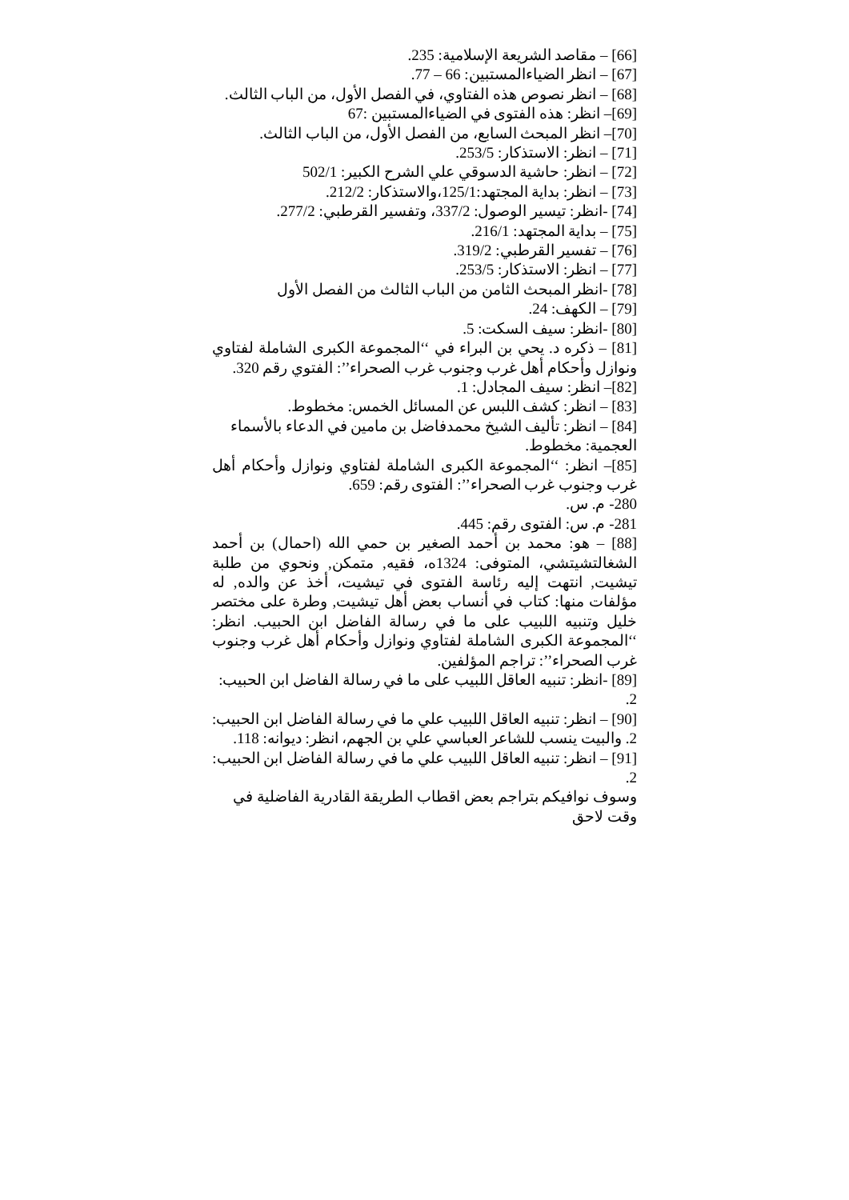[66] – مقاصد الشريعة الإسلامية: 235.
[67] – انظر الضياءالمستبين: 66 – 77.
[68] – انظر نصوص هذه الفتاوي، في الفصل الأول، من الباب الثالث.
[69]– انظر: هذه الفتوى في الضياءالمستبين :67
[70]– انظر المبحث السابع، من الفصل الأول، من الباب الثالث.
[71] – انظر: الاستذكار: 253/5.
[72] – انظر: حاشية الدسوقي علي الشرح الكبير: 502/1
[73] – انظر: بداية المجتهد:125/1،والاستذكار: 212/2.
[74] -انظر: تيسير الوصول: 337/2، وتفسير القرطبي: 277/2.
[75] – بداية المجتهد: 216/1.
[76] – تفسير القرطبي: 319/2.
[77] – انظر: الاستذكار: 253/5.
[78] -انظر المبحث الثامن من الباب الثالث من الفصل الأول
[79] – الكهف: 24.
[80] -انظر: سيف السكت: 5.
[81] – ذكره د. يحي بن البراء في ‘‘المجموعة الكبرى الشاملة لفتاوي ونوازل وأحكام أهل غرب وجنوب غرب الصحراء’’: الفتوي رقم 320.
[82]– انظر: سيف المجادل: 1.
[83] – انظر: كشف اللبس عن المسائل الخمس: مخطوط.
[84] – انظر: تأليف الشيخ محمدفاضل بن مامين في الدعاء بالأسماء العجمية: مخطوط.
[85]– انظر: ‘‘المجموعة الكبرى الشاملة لفتاوي ونوازل وأحكام أهل غرب وجنوب غرب الصحراء’’: الفتوى رقم: 659.
280- م. س.
281- م. س: الفتوى رقم: 445.
[88] – هو: محمد بن أحمد الصغير بن حمي الله (احمال) بن أحمد الشغالتشيتشي، المتوفى: 1324ه، فقيه, متمكن, ونحوي من طلبة تيشيت, انتهت إليه رئاسة الفتوى في تيشيت، أخذ عن والده, له مؤلفات منها: كتاب في أنساب بعض أهل تيشيت, وطرة على مختصر خليل وتنبيه اللبيب على ما في رسالة الفاضل ابن الحبيب. انظر: ‘‘المجموعة الكبرى الشاملة لفتاوي ونوازل وأحكام أهل غرب وجنوب غرب الصحراء’’: تراجم المؤلفين.
[89] -انظر: تنبيه العاقل اللبيب على ما في رسالة الفاضل ابن الحبيب: 2.
[90] – انظر: تنبيه العاقل اللبيب علي ما في رسالة الفاضل ابن الحبيب: 2. والبيت ينسب للشاعر العباسي علي بن الجهم، انظر: ديوانه: 118.
[91] – انظر: تنبيه العاقل اللبيب علي ما في رسالة الفاضل ابن الحبيب: 2.
وسوف نوافيكم بتراجم بعض اقطاب الطريقة القادرية الفاضلية في وقت لاحق